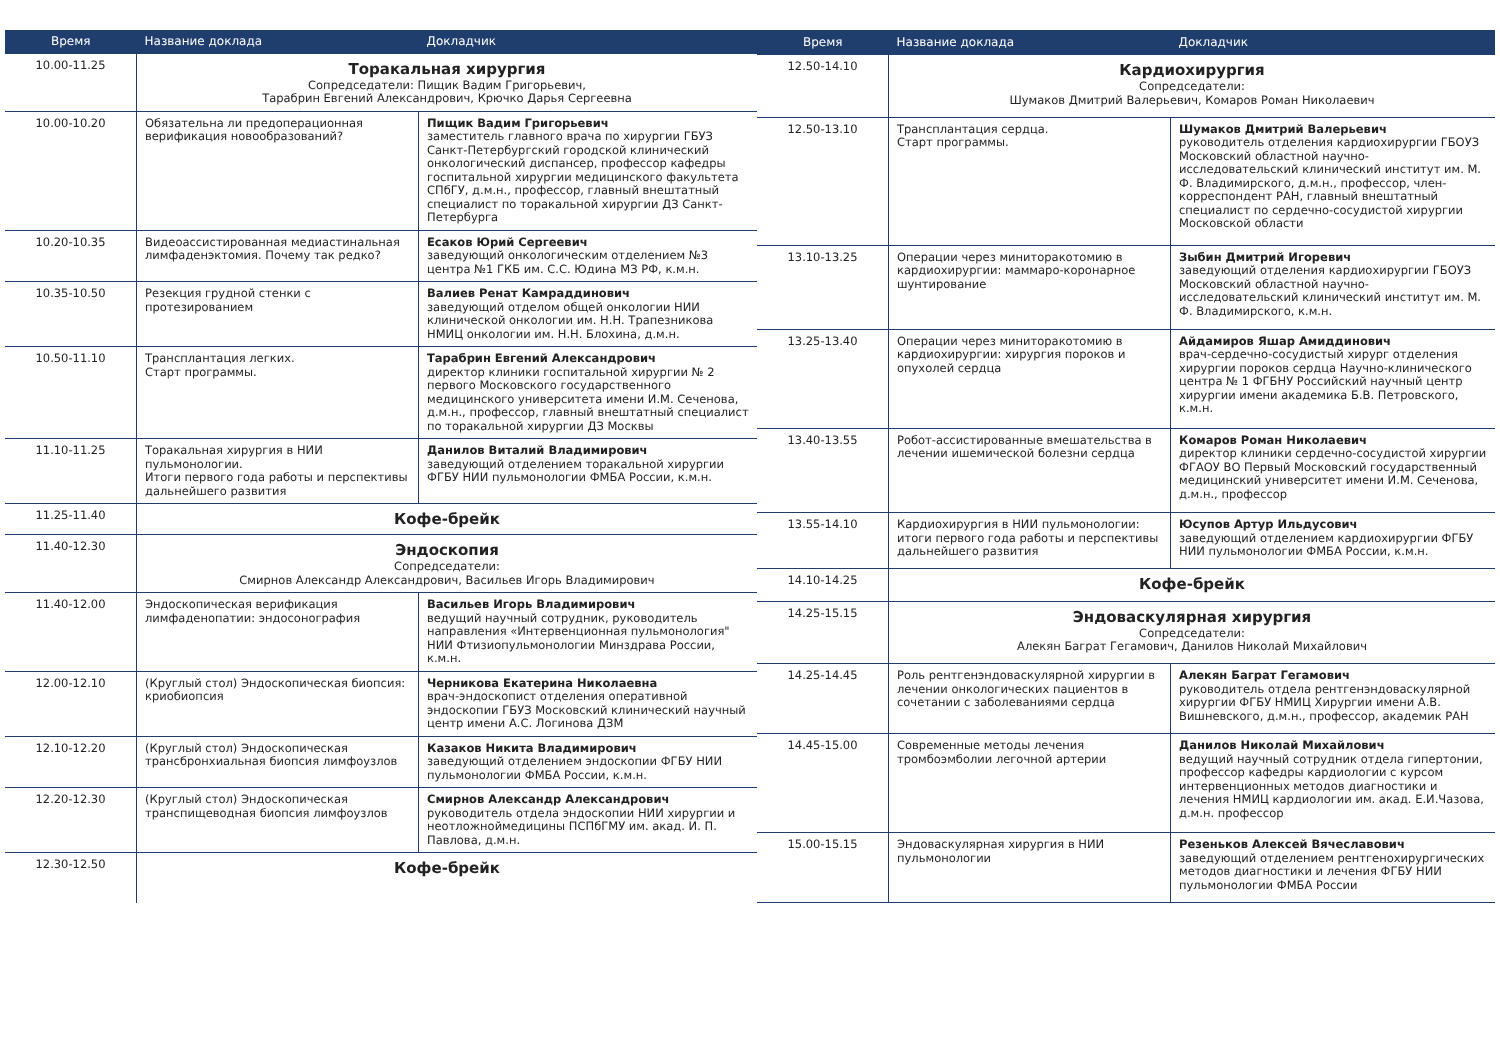| Время | Название доклада | Докладчик |
| --- | --- | --- |
| 10.00-11.25 | Торакальная хирургия Сопредседатели: Пищик Вадим Григорьевич, Тарабрин Евгений Александрович, Крючко Дарья Сергеевна | |
| 10.00-10.20 | Обязательна ли предоперационная верификация новообразований? | Пищик Вадим Григорьевич заместитель главного врача по хирургии ГБУЗ Санкт-Петербургский городской клинический онкологический диспансер, профессор кафедры госпитальной хирургии медицинского факультета СПбГУ, д.м.н., профессор, главный внештатный специалист по торакальной хирургии ДЗ Санкт-Петербурга |
| 10.20-10.35 | Видеоассистированная медиастинальная лимфаденэктомия. Почему так редко? | Есаков Юрий Сергеевич заведующий онкологическим отделением №3 центра №1 ГКБ им. С.С. Юдина МЗ РФ, к.м.н. |
| 10.35-10.50 | Резекция грудной стенки с протезированием | Валиев Ренат Камраддинович заведующий отделом общей онкологии НИИ клинической онкологии им. Н.Н. Трапезникова НМИЦ онкологии им. Н.Н. Блохина, д.м.н. |
| 10.50-11.10 | Трансплантация легких. Старт программы. | Тарабрин Евгений Александрович директор клиники госпитальной хирургии № 2 первого Московского государственного медицинского университета имени И.М. Сеченова, д.м.н., профессор, главный внештатный специалист по торакальной хирургии ДЗ Москвы |
| 11.10-11.25 | Торакальная хирургия в НИИ пульмонологии. Итоги первого года работы и перспективы дальнейшего развития | Данилов Виталий Владимирович заведующий отделением торакальной хирургии ФГБУ НИИ пульмонологии ФМБА России, к.м.н. |
| 11.25-11.40 | Кофе-брейк | |
| 11.40-12.30 | Эндоскопия Сопредседатели: Смирнов Александр Александрович, Васильев Игорь Владимирович | |
| 11.40-12.00 | Эндоскопическая верификация лимфаденопатии: эндосонография | Васильев Игорь Владимирович ведущий научный сотрудник, руководитель направления «Интервенционная пульмонология" НИИ Фтизиопульмонологии Минздрава России, к.м.н. |
| 12.00-12.10 | (Круглый стол) Эндоскопическая биопсия: криобиопсия | Черникова Екатерина Николаевна врач-эндоскопист отделения оперативной эндоскопии ГБУЗ Московский клинический научный центр имени А.С. Логинова ДЗМ |
| 12.10-12.20 | (Круглый стол) Эндоскопическая трансбронхиальная биопсия лимфоузлов | Казаков Никита Владимирович заведующий отделением эндоскопии ФГБУ НИИ пульмонологии ФМБА России, к.м.н. |
| 12.20-12.30 | (Круглый стол) Эндоскопическая транспищеводная биопсия лимфоузлов | Смирнов Александр Александрович руководитель отдела эндоскопии НИИ хирургии и неотложноймедицины ПСПбГМУ им. акад. И. П. Павлова, д.м.н. |
| 12.30-12.50 | Кофе-брейк | |
| Время | Название доклада | Докладчик |
| --- | --- | --- |
| 12.50-14.10 | Кардиохирургия Сопредседатели: Шумаков Дмитрий Валерьевич, Комаров Роман Николаевич | |
| 12.50-13.10 | Трансплантация сердца. Старт программы. | Шумаков Дмитрий Валерьевич руководитель отделения кардиохирургии ГБОУЗ Московский областной научно-исследовательский клинический институт им. М. Ф. Владимирского, д.м.н., профессор, член-корреспондент РАН, главный внештатный специалист по сердечно-сосудистой хирургии Московской области |
| 13.10-13.25 | Операции через миниторакотомию в кардиохирургии: маммаро-коронарное шунтирование | Зыбин Дмитрий Игоревич заведующий отделения кардиохирургии ГБОУЗ Московский областной научно-исследовательский клинический институт им. М. Ф. Владимирского, к.м.н. |
| 13.25-13.40 | Операции через миниторакотомию в кардиохирургии: хирургия пороков и опухолей сердца | Айдамиров Яшар Амиддинович врач-сердечно-сосудистый хирург отделения хирургии пороков сердца Научно-клинического центра № 1 ФГБНУ Российский научный центр хирургии имени академика Б.В. Петровского, к.м.н. |
| 13.40-13.55 | Робот-ассистированные вмешательства в лечении ишемической болезни сердца | Комаров Роман Николаевич директор клиники сердечно-сосудистой хирургии ФГАОУ ВО Первый Московский государственный медицинский университет имени И.М. Сеченова, д.м.н., профессор |
| 13.55-14.10 | Кардиохирургия в НИИ пульмонологии: итоги первого года работы и перспективы дальнейшего развития | Юсупов Артур Ильдусович заведующий отделением кардиохирургии ФГБУ НИИ пульмонологии ФМБА России, к.м.н. |
| 14.10-14.25 | Кофе-брейк | |
| 14.25-15.15 | Эндоваскулярная хирургия Сопредседатели: Алекян Баграт Гегамович, Данилов Николай Михайлович | |
| 14.25-14.45 | Роль рентгенэндоваскулярной хирургии в лечении онкологических пациентов в сочетании с заболеваниями сердца | Алекян Баграт Гегамович руководитель отдела рентгенэндоваскулярной хирургии ФГБУ НМИЦ Хирургии имени А.В. Вишневского, д.м.н., профессор, академик РАН |
| 14.45-15.00 | Современные методы лечения тромбоэмболии легочной артерии | Данилов Николай Михайлович ведущий научный сотрудник отдела гипертонии, профессор кафедры кардиологии с курсом интервенционных методов диагностики и лечения НМИЦ кардиологии им. акад. Е.И.Чазова, д.м.н. профессор |
| 15.00-15.15 | Эндоваскулярная хирургия в НИИ пульмонологии | Резеньков Алексей Вячеславович заведующий отделением рентгенохирургических методов диагностики и лечения ФГБУ НИИ пульмонологии ФМБА России |